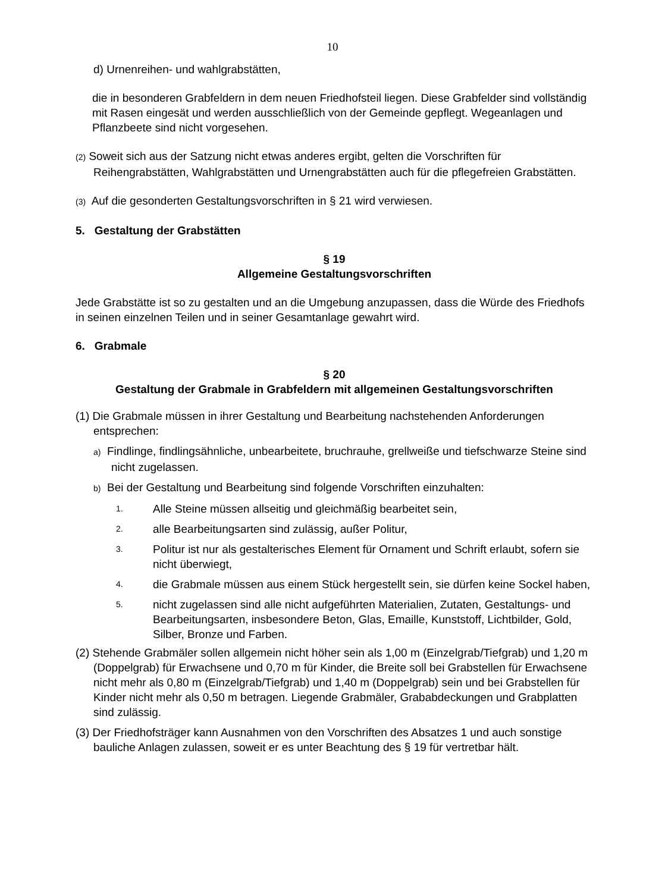10
d) Urnenreihen- und wahlgrabstätten,
die in besonderen Grabfeldern in dem neuen Friedhofsteil liegen. Diese Grabfelder sind vollständig mit Rasen eingesät und werden ausschließlich von der Gemeinde gepflegt. Wegeanlagen und Pflanzbeete sind nicht vorgesehen.
(2) Soweit sich aus der Satzung nicht etwas anderes ergibt, gelten die Vorschriften für Reihengrabstätten, Wahlgrabstätten und Urnengrabstätten auch für die pflegefreien Grabstätten.
(3) Auf die gesonderten Gestaltungsvorschriften in § 21 wird verwiesen.
5. Gestaltung der Grabstätten
§ 19
Allgemeine Gestaltungsvorschriften
Jede Grabstätte ist so zu gestalten und an die Umgebung anzupassen, dass die Würde des Friedhofs in seinen einzelnen Teilen und in seiner Gesamtanlage gewahrt wird.
6. Grabmale
§ 20
Gestaltung der Grabmale in Grabfeldern mit allgemeinen Gestaltungsvorschriften
(1) Die Grabmale müssen in ihrer Gestaltung und Bearbeitung nachstehenden Anforderungen entsprechen:
a) Findlinge, findlingsähnliche, unbearbeitete, bruchrauhe, grellweiße und tiefschwarze Steine sind nicht zugelassen.
b) Bei der Gestaltung und Bearbeitung sind folgende Vorschriften einzuhalten:
1. Alle Steine müssen allseitig und gleichmäßig bearbeitet sein,
2. alle Bearbeitungsarten sind zulässig, außer Politur,
3. Politur ist nur als gestalterisches Element für Ornament und Schrift erlaubt, sofern sie nicht überwiegt,
4. die Grabmale müssen aus einem Stück hergestellt sein, sie dürfen keine Sockel haben,
5. nicht zugelassen sind alle nicht aufgeführten Materialien, Zutaten, Gestaltungs- und Bearbeitungsarten, insbesondere Beton, Glas, Emaille, Kunststoff, Lichtbilder, Gold, Silber, Bronze und Farben.
(2) Stehende Grabmäler sollen allgemein nicht höher sein als 1,00 m (Einzelgrab/Tiefgrab) und 1,20 m (Doppelgrab) für Erwachsene und 0,70 m für Kinder, die Breite soll bei Grabstellen für Erwachsene nicht mehr als 0,80 m (Einzelgrab/Tiefgrab) und 1,40 m (Doppelgrab) sein und bei Grabstellen für Kinder nicht mehr als 0,50 m betragen. Liegende Grabmäler, Grababdeckungen und Grabplatten sind zulässig.
(3) Der Friedhofsträger kann Ausnahmen von den Vorschriften des Absatzes 1 und auch sonstige bauliche Anlagen zulassen, soweit er es unter Beachtung des § 19 für vertretbar hält.